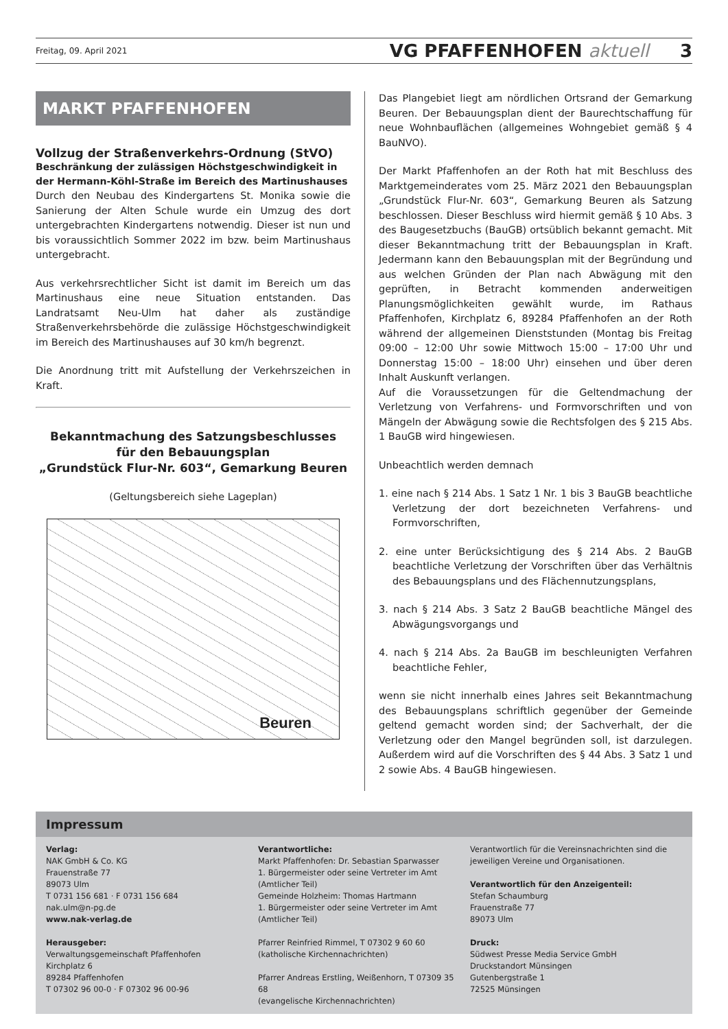Freitag, 09. April 2021 VG PFAFFENHOFEN aktuell 3
MARKT PFAFFENHOFEN
Vollzug der Straßenverkehrs-Ordnung (StVO)
Beschränkung der zulässigen Höchstgeschwindigkeit in der Hermann-Köhl-Straße im Bereich des Martinushauses
Durch den Neubau des Kindergartens St. Monika sowie die Sanierung der Alten Schule wurde ein Umzug des dort untergebrachten Kindergartens notwendig. Dieser ist nun und bis voraussichtlich Sommer 2022 im bzw. beim Martinushaus untergebracht.
Aus verkehrsrechtlicher Sicht ist damit im Bereich um das Martinushaus eine neue Situation entstanden. Das Landratsamt Neu-Ulm hat daher als zuständige Straßenverkehrsbehörde die zulässige Höchstgeschwindigkeit im Bereich des Martinushauses auf 30 km/h begrenzt.
Die Anordnung tritt mit Aufstellung der Verkehrszeichen in Kraft.
Bekanntmachung des Satzungsbeschlusses
für den Bebauungsplan
„Grundstück Flur-Nr. 603“, Gemarkung Beuren
(Geltungsbereich siehe Lageplan)
Beuren
Das Plangebiet liegt am nördlichen Ortsrand der Gemarkung Beuren. Der Bebauungsplan dient der Baurechtschaffung für neue Wohnbauflächen (allgemeines Wohngebiet gemäß § 4 BauNVO).
Der Markt Pfaffenhofen an der Roth hat mit Beschluss des Marktgemeinderates vom 25. März 2021 den Bebauungsplan „Grundstück Flur-Nr. 603“, Gemarkung Beuren als Satzung beschlossen. Dieser Beschluss wird hiermit gemäß § 10 Abs. 3 des Baugesetzbuchs (BauGB) ortsüblich bekannt gemacht. Mit dieser Bekanntmachung tritt der Bebauungsplan in Kraft. Jedermann kann den Bebauungsplan mit der Begründung und aus welchen Gründen der Plan nach Abwägung mit den geprüften, in Betracht kommenden anderweitigen Planungsmöglichkeiten gewählt wurde, im Rathaus Pfaffenhofen, Kirchplatz 6, 89284 Pfaffenhofen an der Roth während der allgemeinen Dienststunden (Montag bis Freitag 09:00 – 12:00 Uhr sowie Mittwoch 15:00 – 17:00 Uhr und Donnerstag 15:00 – 18:00 Uhr) einsehen und über deren Inhalt Auskunft verlangen.
Auf die Voraussetzungen für die Geltendmachung der Verletzung von Verfahrens- und Formvorschriften und von Mängeln der Abwägung sowie die Rechtsfolgen des § 215 Abs. 1 BauGB wird hingewiesen.
Unbeachtlich werden demnach
1. eine nach § 214 Abs. 1 Satz 1 Nr. 1 bis 3 BauGB beachtliche Verletzung der dort bezeichneten Verfahrens- und Formvorschriften,
2. eine unter Berücksichtigung des § 214 Abs. 2 BauGB beachtliche Verletzung der Vorschriften über das Verhältnis des Bebauungsplans und des Flächennutzungsplans,
3. nach § 214 Abs. 3 Satz 2 BauGB beachtliche Mängel des Abwägungsvorgangs und
4. nach § 214 Abs. 2a BauGB im beschleunigten Verfahren beachtliche Fehler,
wenn sie nicht innerhalb eines Jahres seit Bekanntmachung des Bebauungsplans schriftlich gegenüber der Gemeinde geltend gemacht worden sind; der Sachverhalt, der die Verletzung oder den Mangel begründen soll, ist darzulegen. Außerdem wird auf die Vorschriften des § 44 Abs. 3 Satz 1 und 2 sowie Abs. 4 BauGB hingewiesen.
Impressum
Verlag:
NAK GmbH & Co. KG
Frauenstraße 77
89073 Ulm
T 0731 156 681 · F 0731 156 684
nak.ulm@n-pg.de
www.nak-verlag.de
Herausgeber:
Verwaltungsgemeinschaft Pfaffenhofen
Kirchplatz 6
89284 Pfaffenhofen
T 07302 96 00-0 · F 07302 96 00-96
Verantwortliche:
Markt Pfaffenhofen: Dr. Sebastian Sparwasser
1. Bürgermeister oder seine Vertreter im Amt
(Amtlicher Teil)
Gemeinde Holzheim: Thomas Hartmann
1. Bürgermeister oder seine Vertreter im Amt
(Amtlicher Teil)
Pfarrer Reinfried Rimmel, T 07302 9 60 60
(katholische Kirchennachrichten)
Pfarrer Andreas Erstling, Weißenhorn, T 07309 35 68
(evangelische Kirchennachrichten)
Verantwortlich für die Vereinsnachrichten sind die jeweiligen Vereine und Organisationen.
Verantwortlich für den Anzeigenteil:
Stefan Schaumburg
Frauenstraße 77
89073 Ulm
Druck:
Südwest Presse Media Service GmbH
Druckstandort Münsingen
Gutenbergstraße 1
72525 Münsingen